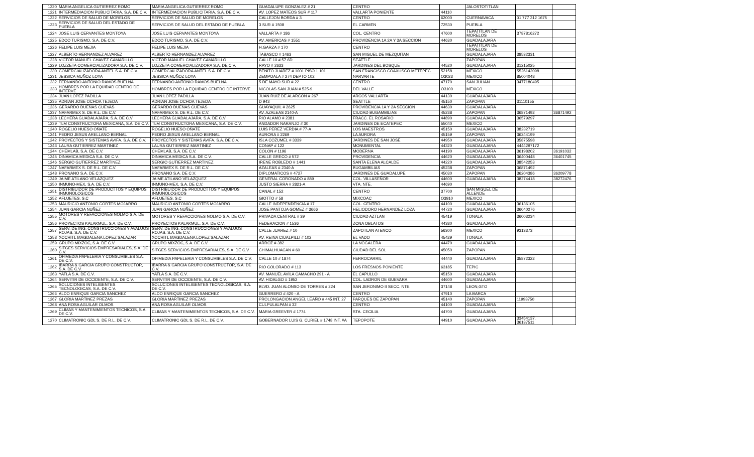| 1220 | MARIA ANGELICA GUTIERREZ ROMO | MARIA ANGELICA GUTIERREZ ROMO | GUADALUPE GONZALEZ # 21 | CENTRO | | JALOSTOTITLAN | | |
| 1221 | INTERMEDIACION PUBLICITARIA, S.A. DE C.V. | INTERMEDIACION PUBLICITARIA, S.A. DE C.V. | AV. LOPEZ MATEOS SUR # 117 | VALLARTA PONIENTE | 44110 | | | |
| 1222 | SERVICIOS DE SALUD DE MORELOS | SERVICIOS DE SALUD DE MORELOS | CALLEJON BORDA # 3 | CENTRO | 62000 | CUERNAVACA | 01 777 312 1675 | |
| 1223 | SERVICIOS DE SALUD DEL ESTADO DE PUEBLA | SERVICIOS DE SALUD DEL ESTADO DE PUEBLA | 3 SUR # 1508 | EL CARMEN | 72530 | PUEBLA | | |
| 1224 | JOSE LUIS CERVANTES MONTOYA | JOSE LUIS CERVANTES MONTOYA | VALLARTA # 186 | COL. CENTRO | 47600 | TEPATITLAN DE MORELOS | 3787816272 | |
| 1225 | EDCO TURISMO, S.A. DE C.V. | EDCO TURISMO, S.A. DE C.V. | AV. AMERICAS # 1551 | PROVIDENCIA 1A 2A Y 3A SECCION | 44630 | GUADALAJARA | | |
| 1226 | FELIPE LUIS MEJIA | FELIPE LUIS MEJIA | H.GARZA # 170 | CENTRO | | TEPATITLAN DE MORELOS | | |
| 1227 | ALBERTO HERNANDEZ ALVAREZ | ALBERTO HERNANDEZ ALVAREZ | TABASCO # 1463 | SAN MIGUEL DE MEZQUITAN | | GUADALAJARA | 38532331 | |
| 1228 | VICTOR MANUEL CHAVEZ CAMARILLO | VICTOR MANUEL CHAVEZ CAMARILLO | CALLE 10 # 57 6D | SEATTLE | | ZAPOPAN | | |
| 1229 | LOZZETA COMERCIALIZADORA S.A. DE C.V. | LOZZETA COMERCIALIZADORA S.A. DE C.V. | RAYO # 2633 | JARDINES DEL BOSQUE | 44520 | GUADALAJARA | 31215025 | |
| 1230 | COMERCIALIZADORA ANTEL S.A. DE C.V. | COMERCIALIZADORA ANTEL S.A. DE C.V. | BENITO JUAREZ # 1001 PISO 1 101 | SAN FRANCISCO COAXUSCO METEPEC | 52158 | MEXICO | 5526142098 | |
| 1231 | JESSICA MUÑOZ LOYA | JESSICA MUÑOZ LOYA | ZEMPOALA # 274 DEPTO 102 | NARVARTE | O3023 | MEXICO | 85004048 | |
| 1232 | FERNANDO ANTONIO RAMOS BUELNA | FERNANDO ANTONIO RAMOS BUELNA | 5 DE MAYO SUR # 22 | CENTRO | 47170 | SAN JULIAN | 3477180495 | |
| 1233 | HOMBRES POR LA EQUIDAD CENTRO DE INTERVE | HOMBRES POR LA EQUIDAD CENTRO DE INTERVE | NICOLAS SAN JUAN # 525-9 | DEL VALLE | O3100 | MEXICO | | |
| 1234 | JUAN LOPEZ PADILLA | JUAN LOPEZ PADILLA | JUAN RUIZ DE ALARCON # 267 | ARCOS VALLARTA | 44130 | GUADALAJARA | | |
| 1235 | ADRIAN JOSE OCHOA TEJEDA | ADRIAN JOSE OCHOA TEJEDA | D 943 | SEATTLE | 45150 | ZAPOPAN | 31110155 | |
| 1236 | GERARDO DUEÑAS CUEVAS | GERARDO DUEÑAS CUEVAS | GUAYAQUIL # 2625 | PROVIDENCIA 1A Y 2A SECCION | 44630 | GUADALAJARA | | |
| 1237 | NAFARMEX S. DE R.L. DE C.V. | NAFARMEX S. DE R.L. DE C.V. | AV. AZALEAS 2140-A | CIUDAD BUGAMBILIAS | 45238 | ZAPOPAN | 36871492 | 36871492 |
| 1238 | LECHERA GUADALAJARA, S.A. DE C.V | LECHERA GUADALAJARA, S.A. DE C.V | RIO ALAMO # 2381 | FRACC. EL ROSARIO | 44890 | GUADALAJARA | 36579297 | |
| 1239 | TLM CONSTRUCTORA MEXICANA, S.A. DE C.V. | TLM CONSTRUCTORA MEXICANA, S.A. DE C.V. | ANDADOR NARANJO # 30 | JARDINES DE ECATEPEC | 55040 | MEXICO | | |
| 1240 | ROGELIO HUESO OÑATE | ROGELIO HUESO OÑATE | LUIS PEREZ VERDIA # 77-A | LOS MAESTROS | 45150 | GUADALAJARA | 38232719 | |
| 1241 | PEDRO JESUS ARELLANO BERNAL | PEDRO JESUS ARELLANO BERNAL | AURORA # 2269 | LA AURORA | 45159 | ZAPOPAN | 36244199 | |
| 1242 | PROYECTOS Y SISTEMAS AVIFA, S.A. DE C.V. | PROYECTOS Y SISTEMAS AVIFA, S.A. DE C.V. | ISLA COZUMEL # 3339 | JARDINES DE SAN JOSE | 44950 | GUADALAJARA | 35875598 | |
| 1243 | LAURA GUTIERREZ MARTINEZ | LAURA GUTIERREZ MARTINEZ | CONAP # 122 | MONUMENTAL | 44320 | GUADALAJARA | 4444297172 | |
| 1244 | CHEMLAB, S.A. DE C.V. | CHEMLAB, S.A. DE C.V. | COLON # 1196 | MODERNA | 44190 | GUADALAJARA | 36198202 | 36191032 |
| 1245 | DINAMICA MEDICA S.A. DE C.V. | DINAMICA MEDICA S.A. DE C.V. | CALLE GRECO # 572 | PROVIDENCIA | 44620 | GUADALAJARA | 36400448 | 36401745 |
| 1246 | SERGIO GUTIERREZ MARTINEZ | SERGIO GUTIERREZ MARTINEZ | IRENE ROBLEDO # 1441 | SANTA ELENA ALCALDE | 44220 | GUADALAJARA | 38542253 | |
| 1247 | NAFARMEX S. DE R.L. DE C.V. | NAFARMEX S. DE R.L. DE C.V. | AZALEAS # 2340 A | BUGAMBILIAS | 45238 | ZAPOPAN | 36871492 | |
| 1248 | PRONANO S.A. DE C.V. | PRONANO S.A. DE C.V. | DIPLOMATICOS # 4727 | JARDINES DE GUADALUPE | 45030 | ZAPOPAN | 36204386 | 36209778 |
| 1249 | JAIME ATILANO VELAZQUEZ | JAIME ATILANO VELAZQUEZ | GENERAL CORONADO # 889 | COL. VILLASEÑOR | 44600 | GUADALAJARA | 38274418 | 38272476 |
| 1250 | INMUNO-MEX, S.A. DE C.V. | INMUNO-MEX, S.A. DE C.V. | JUSTO SIERRA # 2821-A | VTA. NTE. | 44690 | | | |
| 1251 | DISTRIBUIDOR DE PRODUCTTOS Y EQUIPOS INMUNOLOGICOS | DISTRIBUIDOR DE PRODUCTTOS Y EQUIPOS INMUNOLOGICOS | CANAL # 152 | CENTRO | 37700 | SAN MIGUEL DE ALLENDE | | |
| 1252 | AFLUETES, S.C | AFLUETES, S.C | GIOTTO # 58 | MIXCOAC | O3910 | MEXICO | | |
| 1253 | MAURICIO ANTONIO CORTES MOJARRO | MAURICIO ANTONIO CORTES MOJARRO | CALLE INDEPENDENCIA # 17 | COL. CENTRO | 44100 | GUADALAJARA | 36136105 | |
| 1254 | JUAN GARCIA NUÑEZ | JUAN GARCIA NUÑEZ | JOSE PANTOJA GOMEZ # 3666 | HELIODORO HERNANDEZ LOZA | 44720 | GUADALAJARA | 36040276 | |
| 1255 | MOTORES Y REFACCIONES NOLMO S.A. DE C.V. | MOTORES Y REFACCIONES NOLMO S.A. DE C.V. | PRIVADA CENTRAL # 39 | CIUDAD AZTLAN | 45419 | TONALA | 36003234 | |
| 1256 | PROYECTOS KALAKMUL, S.A. DE C.V. | PROYECTOS KALAKMUL, S.A. DE C.V. | FEDERACION # 1536 | ZONA OBLATOS | 44380 | GUADALAJARA | | |
| 1257 | SERV. DE ING. CONSTRUCCIONES Y AVALUOS ROJAS, S.A. DE C.V. | SERV. DE ING. CONSTRUCCIONES Y AVALUOS ROJAS, S.A. DE C.V. | CALLE JUAREZ # 10 | ZAPOTLAN ATENCO | 56300 | MEXICO | 9313373 | |
| 1258 | XOCHITL MAGDALENA LOPEZ SALAZAR | XOCHITL MAGDALENA LOPEZ SALAZAR | AV. REINA CIUALPILLI # 102 | EL VADO | 45429 | TONALA | | |
| 1259 | GRUPO MIXZOC, S.A. DE C.V. | GRUPO MIXZOC, S.A. DE C.V. | ARROZ # 382 | LA NOGALERA | 44470 | GUADALAJARA | | |
| 1260 | SITGES SERVICIOS EMPRESARIALES, S.A. DE C.V. | SITGES SERVICIOS EMPRESARIALES, S.A. DE C.V. | CHIMALHUACAN # 60 | CIUDAD DEL SOL | 45050 | ZAPOPAN | | |
| 1261 | OFIMEDIA PAPELERIA Y CONSUMIBLES S.A. DE C.V. | OFIMEDIA PAPELERIA Y CONSUMIBLES S.A. DE C.V. | CALLE 10 # 1874 | FERROCARRIL | 44440 | GUADALAJARA | 35872322 | |
| 1262 | IBARRA & GARCIA GRUPO CONSTRUCTOR, S.A. DE C.V. | IBARRA & GARCIA GRUPO CONSTRUCTOR, S.A. DE C.V. | RIO COLORADO # 113 | LOS FRESNOS PONIENTE | 63185 | TEPIC | | |
| 1263 | YATLA S.A. DE C.V. | YATLA S.A. DE C.V. | AV. MANUEL AVILA CAMACHO 291 - A | EL CAPULLO | 45150 | GUADALAJARA | | |
| 1264 | SERVITIR DE OCCIDENTE, S.A. DE C.V. | SERVITIR DE OCCIDENTE, S.A. DE C.V. | AV. HIDALGO # 1952 | COL. LADRON DE GUEVARA | 44600 | GUADALAJARA | | |
| 1265 | SOLUCIONES INTELIGENTES TECNOLOGICAS, S.A. DE C.V. | SOLUCIONES INTELIGENTES TECNOLOGICAS, S.A. DE C.V. | BLVD. JUAN ALONSO DE TORRES # 224 | SAN JERONIMO II SECC. NTE. | 37148 | LEON,GTO | | |
| 1266 | ALDO ENRIQUE GARCIA SANCHEZ | ALDO ENRIQUE GARCIA SANCHEZ | GUERRERO # 420 - A | CENTRO | 47910 | LA BARCA | | |
| 1267 | GLORIA MARTINEZ PREZAS | GLORIA MARTINEZ PREZAS | PROLONGACION ANGEL LEAÑO # 445 INT. 27 | PARQUES DE ZAPOPAN | 45140 | ZAPOPAN | 11993750 | |
| 1268 | ANA ROSA AGUILAR OLMOS | ANA ROSA AGUILAR OLMOS | CULPULALPAN # 32 | CENTRO | 44100 | GUADALAJARA | | |
| 1269 | CLIMAS Y MANTENIMIENTOS TECNICOS, S.A. DE C.V. | CLIMAS Y MANTENIMIENTOS TECNICOS, S.A. DE C.V. | MARIA GREEVER # 1774 | STA. CECILIA | 44700 | GUADALAJARA | | |
| 1270 | CLIMATRONIC GDL S. DE R.L. DE C.V. | CLIMATRONIC GDL S. DE R.L. DE C.V. | GOBERNADOR LUIS G. CURIEL # 1748 INT. #A | TEPOPOTE | 44910 | GUADALAJARA | 33454137, 36137511 | |